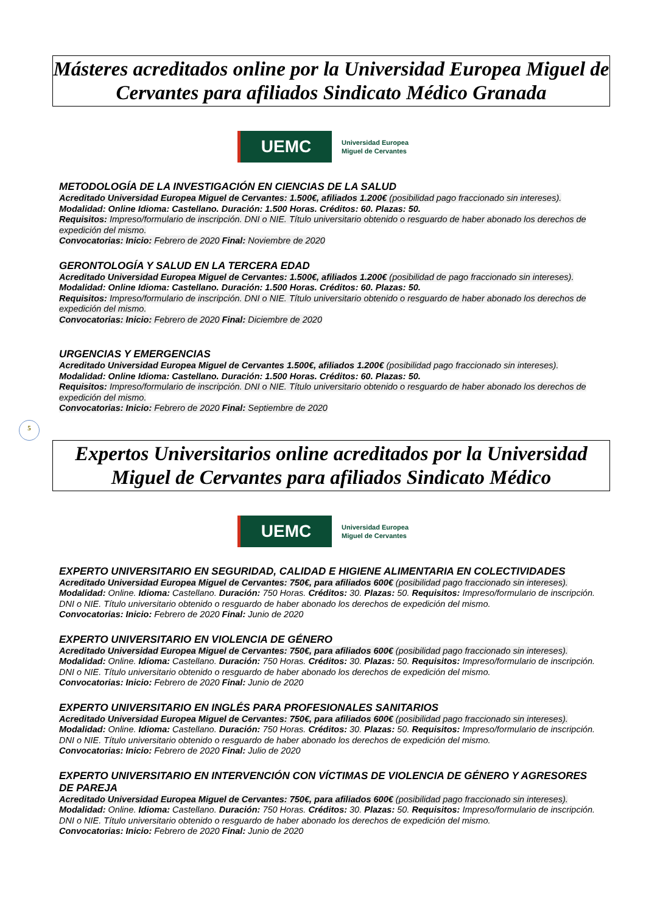Másteres acreditados online por la Universidad Europea Miguel de Cervantes para afiliados Sindicato Médico Granada
UEMC
Universidad Europea
Miguel de Cervantes
METODOLOGÍA DE LA INVESTIGACIÓN EN CIENCIAS DE LA SALUD
Acreditado Universidad Europea Miguel de Cervantes: 1.500€, afiliados 1.200€ (posibilidad pago fraccionado sin intereses).
Modalidad: Online Idioma: Castellano. Duración: 1.500 Horas. Créditos: 60. Plazas: 50.
Requisitos: Impreso/formulario de inscripción. DNI o NIE. Título universitario obtenido o resguardo de haber abonado los derechos de expedición del mismo.
Convocatorias: Inicio: Febrero de 2020 Final: Noviembre de 2020
GERONTOLOGÍA Y SALUD EN LA TERCERA EDAD
Acreditado Universidad Europea Miguel de Cervantes: 1.500€, afiliados 1.200€ (posibilidad de pago fraccionado sin intereses).
Modalidad: Online Idioma: Castellano. Duración: 1.500 Horas. Créditos: 60. Plazas: 50.
Requisitos: Impreso/formulario de inscripción. DNI o NIE. Título universitario obtenido o resguardo de haber abonado los derechos de expedición del mismo.
Convocatorias: Inicio: Febrero de 2020 Final: Diciembre de 2020
URGENCIAS Y EMERGENCIAS
Acreditado Universidad Europea Miguel de Cervantes 1.500€, afiliados 1.200€ (posibilidad pago fraccionado sin intereses).
Modalidad: Online Idioma: Castellano. Duración: 1.500 Horas. Créditos: 60. Plazas: 50.
Requisitos: Impreso/formulario de inscripción. DNI o NIE. Título universitario obtenido o resguardo de haber abonado los derechos de expedición del mismo.
Convocatorias: Inicio: Febrero de 2020 Final: Septiembre de 2020
5
Expertos Universitarios online acreditados por la Universidad Miguel de Cervantes para afiliados Sindicato Médico
UEMC
Universidad Europea
Miguel de Cervantes
EXPERTO UNIVERSITARIO EN SEGURIDAD, CALIDAD E HIGIENE ALIMENTARIA EN COLECTIVIDADES
Acreditado Universidad Europea Miguel de Cervantes: 750€, para afiliados 600€ (posibilidad pago fraccionado sin intereses).
Modalidad: Online. Idioma: Castellano. Duración: 750 Horas. Créditos: 30. Plazas: 50. Requisitos: Impreso/formulario de inscripción. DNI o NIE. Título universitario obtenido o resguardo de haber abonado los derechos de expedición del mismo.
Convocatorias: Inicio: Febrero de 2020 Final: Junio de 2020
EXPERTO UNIVERSITARIO EN VIOLENCIA DE GÉNERO
Acreditado Universidad Europea Miguel de Cervantes: 750€, para afiliados 600€ (posibilidad pago fraccionado sin intereses).
Modalidad: Online. Idioma: Castellano. Duración: 750 Horas. Créditos: 30. Plazas: 50. Requisitos: Impreso/formulario de inscripción. DNI o NIE. Título universitario obtenido o resguardo de haber abonado los derechos de expedición del mismo.
Convocatorias: Inicio: Febrero de 2020 Final: Junio de 2020
EXPERTO UNIVERSITARIO EN INGLÉS PARA PROFESIONALES SANITARIOS
Acreditado Universidad Europea Miguel de Cervantes: 750€, para afiliados 600€ (posibilidad pago fraccionado sin intereses).
Modalidad: Online. Idioma: Castellano. Duración: 750 Horas. Créditos: 30. Plazas: 50. Requisitos: Impreso/formulario de inscripción. DNI o NIE. Título universitario obtenido o resguardo de haber abonado los derechos de expedición del mismo.
Convocatorias: Inicio: Febrero de 2020 Final: Julio de 2020
EXPERTO UNIVERSITARIO EN INTERVENCIÓN CON VÍCTIMAS DE VIOLENCIA DE GÉNERO Y AGRESORES DE PAREJA
Acreditado Universidad Europea Miguel de Cervantes: 750€, para afiliados 600€ (posibilidad pago fraccionado sin intereses).
Modalidad: Online. Idioma: Castellano. Duración: 750 Horas. Créditos: 30. Plazas: 50. Requisitos: Impreso/formulario de inscripción. DNI o NIE. Título universitario obtenido o resguardo de haber abonado los derechos de expedición del mismo.
Convocatorias: Inicio: Febrero de 2020 Final: Junio de 2020